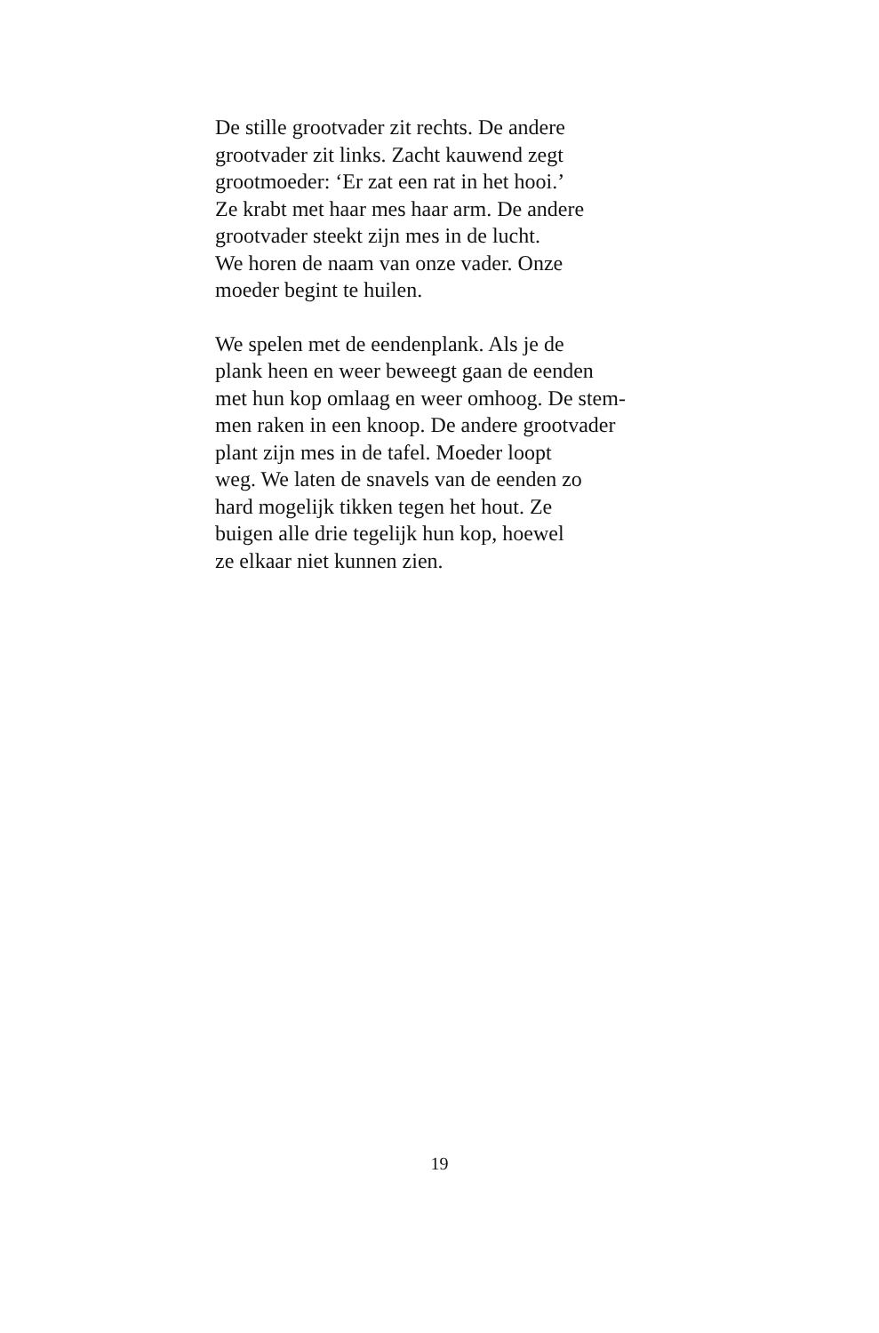De stille grootvader zit rechts. De andere
grootvader zit links. Zacht kauwend zegt
grootmoeder: ‘Er zat een rat in het hooi.’
Ze krabt met haar mes haar arm. De andere
grootvader steekt zijn mes in de lucht.
We horen de naam van onze vader. Onze
moeder begint te huilen.
We spelen met de eendenplank. Als je de
plank heen en weer beweegt gaan de eenden
met hun kop omlaag en weer omhoog. De stem-
men raken in een knoop. De andere grootvader
plant zijn mes in de tafel. Moeder loopt
weg. We laten de snavels van de eenden zo
hard mogelijk tikken tegen het hout. Ze
buigen alle drie tegelijk hun kop, hoewel
ze elkaar niet kunnen zien.
19